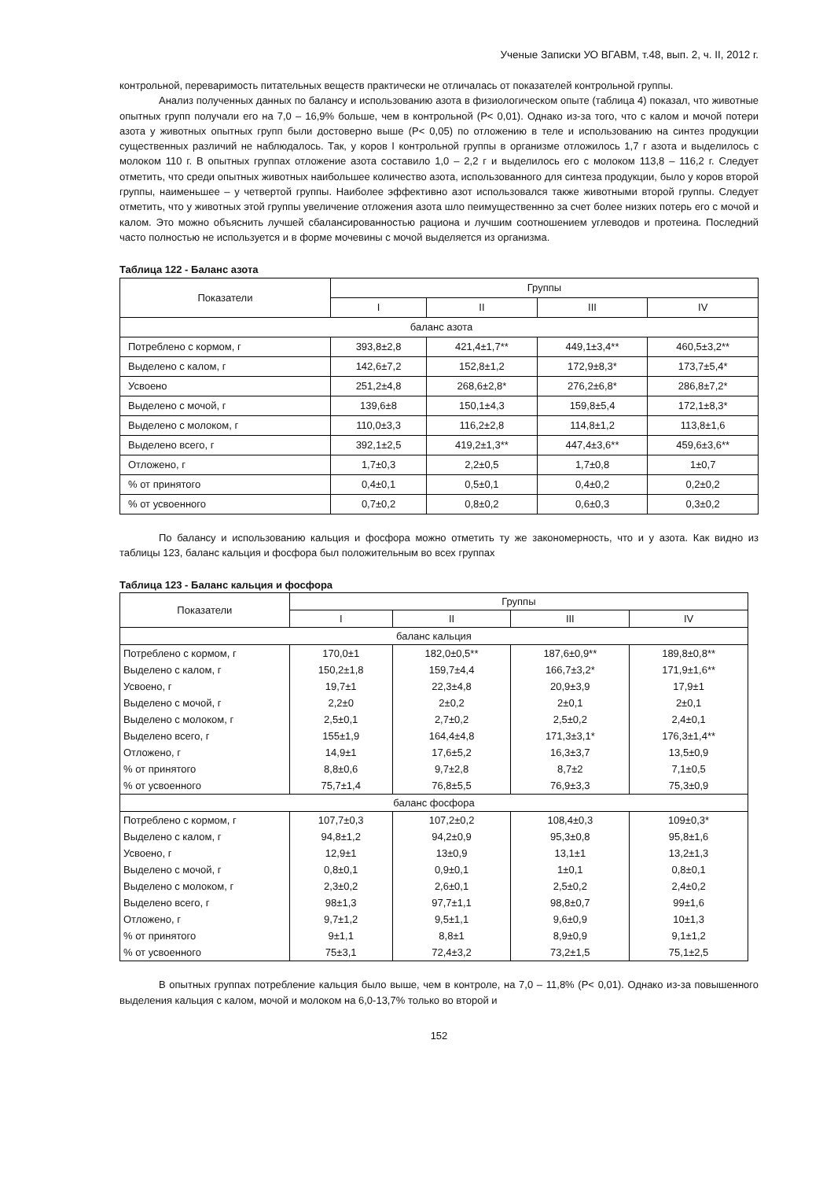Ученые Записки УО ВГАВМ, т.48, вып. 2, ч. II, 2012 г.
контрольной, переваримость питательных веществ практически не отличалась от показателей контрольной группы.
Анализ полученных данных по балансу и использованию азота в физиологическом опыте (таблица 4) показал, что животные опытных групп получали его на 7,0 – 16,9% больше, чем в контрольной (Р< 0,01). Однако из-за того, что с калом и мочой потери азота у животных опытных групп были достоверно выше (Р< 0,05) по отложению в теле и использованию на синтез продукции существенных различий не наблюдалось. Так, у коров I контрольной группы в организме отложилось 1,7 г азота и выделилось с молоком 110 г. В опытных группах отложение азота составило 1,0 – 2,2 г и выделилось его с молоком 113,8 – 116,2 г. Следует отметить, что среди опытных животных наибольшее количество азота, использованного для синтеза продукции, было у коров второй группы, наименьшее – у четвертой группы. Наиболее эффективно азот использовался также животными второй группы. Следует отметить, что у животных этой группы увеличение отложения азота шло пеимущественнно за счет более низких потерь его с мочой и калом. Это можно объяснить лучшей сбалансированностью рациона и лучшим соотношением углеводов и протеина. Последний часто полностью не используется и в форме мочевины с мочой выделяется из организма.
Таблица 122 - Баланс азота
| Показатели | Группы | | | |
| --- | --- | --- | --- | --- |
| | I | II | III | IV |
| баланс азота | | | | |
| Потреблено с кормом, г | 393,8±2,8 | 421,4±1,7** | 449,1±3,4** | 460,5±3,2** |
| Выделено с калом, г | 142,6±7,2 | 152,8±1,2 | 172,9±8,3* | 173,7±5,4* |
| Усвоено | 251,2±4,8 | 268,6±2,8* | 276,2±6,8* | 286,8±7,2* |
| Выделено с мочой, г | 139,6±8 | 150,1±4,3 | 159,8±5,4 | 172,1±8,3* |
| Выделено с молоком, г | 110,0±3,3 | 116,2±2,8 | 114,8±1,2 | 113,8±1,6 |
| Выделено всего, г | 392,1±2,5 | 419,2±1,3** | 447,4±3,6** | 459,6±3,6** |
| Отложено, г | 1,7±0,3 | 2,2±0,5 | 1,7±0,8 | 1±0,7 |
| % от принятого | 0,4±0,1 | 0,5±0,1 | 0,4±0,2 | 0,2±0,2 |
| % от усвоенного | 0,7±0,2 | 0,8±0,2 | 0,6±0,3 | 0,3±0,2 |
По балансу и использованию кальция и фосфора можно отметить ту же закономерность, что и у азота. Как видно из таблицы 123, баланс кальция и фосфора был положительным во всех группах
Таблица 123 - Баланс кальция и фосфора
| Показатели | Группы | | | |
| --- | --- | --- | --- | --- |
| | I | II | III | IV |
| баланс кальция | | | | |
| Потреблено с кормом, г | 170,0±1 | 182,0±0,5** | 187,6±0,9** | 189,8±0,8** |
| Выделено с калом, г | 150,2±1,8 | 159,7±4,4 | 166,7±3,2* | 171,9±1,6** |
| Усвоено, г | 19,7±1 | 22,3±4,8 | 20,9±3,9 | 17,9±1 |
| Выделено с мочой, г | 2,2±0 | 2±0,2 | 2±0,1 | 2±0,1 |
| Выделено с молоком, г | 2,5±0,1 | 2,7±0,2 | 2,5±0,2 | 2,4±0,1 |
| Выделено всего, г | 155±1,9 | 164,4±4,8 | 171,3±3,1* | 176,3±1,4** |
| Отложено, г | 14,9±1 | 17,6±5,2 | 16,3±3,7 | 13,5±0,9 |
| % от принятого | 8,8±0,6 | 9,7±2,8 | 8,7±2 | 7,1±0,5 |
| % от усвоенного | 75,7±1,4 | 76,8±5,5 | 76,9±3,3 | 75,3±0,9 |
| баланс фосфора | | | | |
| Потреблено с кормом, г | 107,7±0,3 | 107,2±0,2 | 108,4±0,3 | 109±0,3* |
| Выделено с калом, г | 94,8±1,2 | 94,2±0,9 | 95,3±0,8 | 95,8±1,6 |
| Усвоено, г | 12,9±1 | 13±0,9 | 13,1±1 | 13,2±1,3 |
| Выделено с мочой, г | 0,8±0,1 | 0,9±0,1 | 1±0,1 | 0,8±0,1 |
| Выделено с молоком, г | 2,3±0,2 | 2,6±0,1 | 2,5±0,2 | 2,4±0,2 |
| Выделено всего, г | 98±1,3 | 97,7±1,1 | 98,8±0,7 | 99±1,6 |
| Отложено, г | 9,7±1,2 | 9,5±1,1 | 9,6±0,9 | 10±1,3 |
| % от принятого | 9±1,1 | 8,8±1 | 8,9±0,9 | 9,1±1,2 |
| % от усвоенного | 75±3,1 | 72,4±3,2 | 73,2±1,5 | 75,1±2,5 |
В опытных группах потребление кальция было выше, чем в контроле, на 7,0 – 11,8% (Р< 0,01). Однако из-за повышенного выделения кальция с калом, мочой и молоком на 6,0-13,7% только во второй и
152